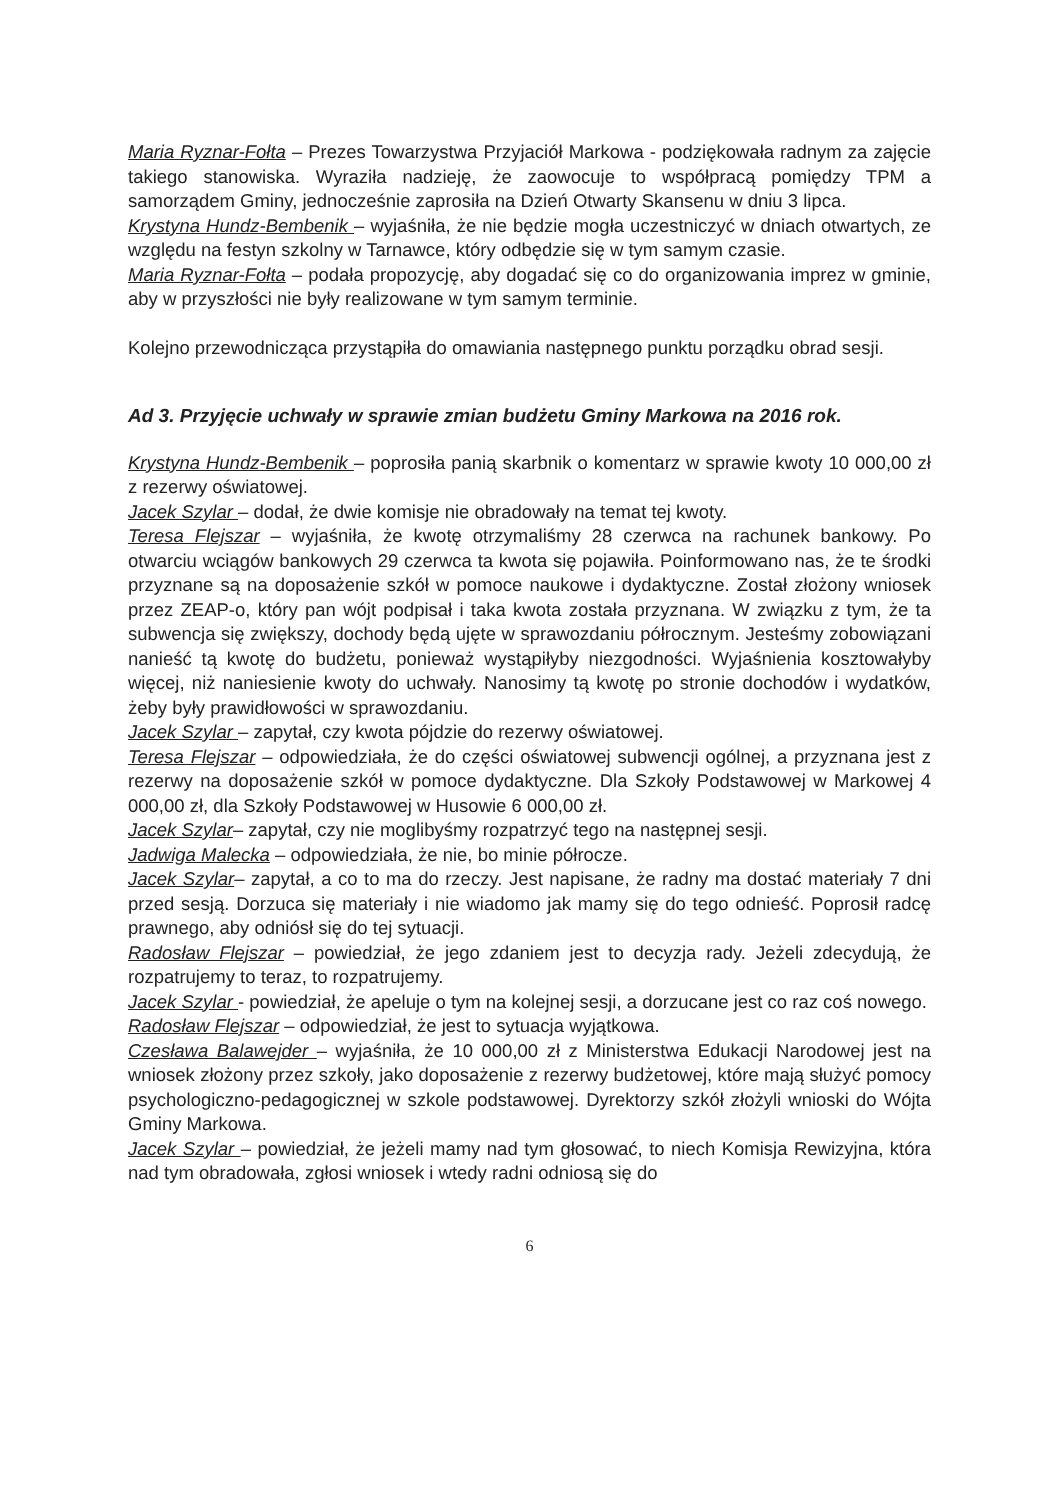Maria Ryznar-Fołta – Prezes Towarzystwa Przyjaciół Markowa - podziękowała radnym za zajęcie takiego stanowiska. Wyraziła nadzieję, że zaowocuje to współpracą pomiędzy TPM a samorządem Gminy, jednocześnie zaprosiła na Dzień Otwarty Skansenu w dniu 3 lipca.
Krystyna Hundz-Bembenik – wyjaśniła, że nie będzie mogła uczestniczyć w dniach otwartych, ze względu na festyn szkolny w Tarnawce, który odbędzie się w tym samym czasie.
Maria Ryznar-Fołta – podała propozycję, aby dogadać się co do organizowania imprez w gminie, aby w przyszłości nie były realizowane w tym samym terminie.
Kolejno przewodnicząca przystąpiła do omawiania następnego punktu porządku obrad sesji.
Ad 3. Przyjęcie uchwały w sprawie zmian budżetu Gminy Markowa na 2016 rok.
Krystyna Hundz-Bembenik – poprosiła panią skarbnik o komentarz w sprawie kwoty 10 000,00 zł z rezerwy oświatowej.
Jacek Szylar – dodał, że dwie komisje nie obradowały na temat tej kwoty.
Teresa Flejszar – wyjaśniła, że kwotę otrzymaliśmy 28 czerwca na rachunek bankowy. Po otwarciu wciągów bankowych 29 czerwca ta kwota się pojawiła. Poinformowano nas, że te środki przyznane są na doposażenie szkół w pomoce naukowe i dydaktyczne. Został złożony wniosek przez ZEAP-o, który pan wójt podpisał i taka kwota została przyznana. W związku z tym, że ta subwencja się zwiększy, dochody będą ujęte w sprawozdaniu półrocznym. Jesteśmy zobowiązani nanieść tą kwotę do budżetu, ponieważ wystąpiłyby niezgodności. Wyjaśnienia kosztowałyby więcej, niż naniesienie kwoty do uchwały. Nanosimy tą kwotę po stronie dochodów i wydatków, żeby były prawidłowości w sprawozdaniu.
Jacek Szylar – zapytał, czy kwota pójdzie do rezerwy oświatowej.
Teresa Flejszar – odpowiedziała, że do części oświatowej subwencji ogólnej, a przyznana jest z rezerwy na doposażenie szkół w pomoce dydaktyczne. Dla Szkoły Podstawowej w Markowej 4 000,00 zł, dla Szkoły Podstawowej w Husowie 6 000,00 zł.
Jacek Szylar– zapytał, czy nie moglibyśmy rozpatrzyć tego na następnej sesji.
Jadwiga Malecka – odpowiedziała, że nie, bo minie półrocze.
Jacek Szylar– zapytał, a co to ma do rzeczy. Jest napisane, że radny ma dostać materiały 7 dni przed sesją. Dorzuca się materiały i nie wiadomo jak mamy się do tego odnieść. Poprosił radcę prawnego, aby odniósł się do tej sytuacji.
Radosław Flejszar – powiedział, że jego zdaniem jest to decyzja rady. Jeżeli zdecydują, że rozpatrujemy to teraz, to rozpatrujemy.
Jacek Szylar - powiedział, że apeluje o tym na kolejnej sesji, a dorzucane jest co raz coś nowego.
Radosław Flejszar – odpowiedział, że jest to sytuacja wyjątkowa.
Czesława Balawejder – wyjaśniła, że 10 000,00 zł z Ministerstwa Edukacji Narodowej jest na wniosek złożony przez szkoły, jako doposażenie z rezerwy budżetowej, które mają służyć pomocy psychologiczno-pedagogicznej w szkole podstawowej. Dyrektorzy szkół złożyli wnioski do Wójta Gminy Markowa.
Jacek Szylar – powiedział, że jeżeli mamy nad tym głosować, to niech Komisja Rewizyjna, która nad tym obradowała, zgłosi wniosek i wtedy radni odniosą się do
6